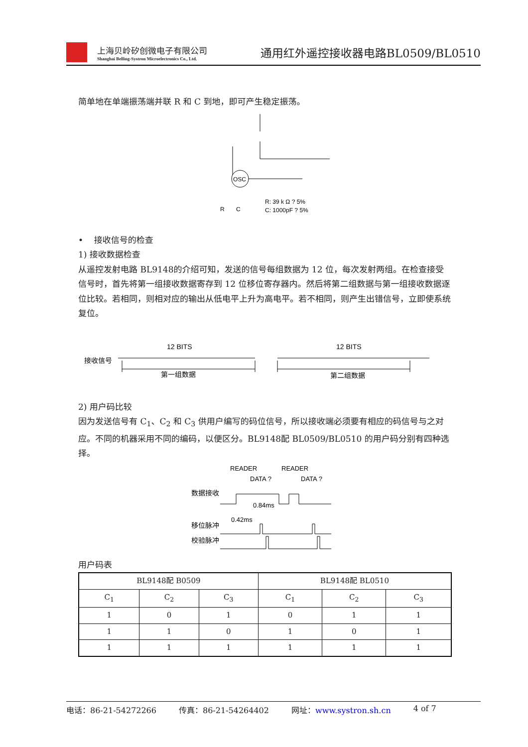上海贝岭矽创微电子有限公司
Shanghai Belling-Systron Microelectronics Co., Ltd.
通用红外遥控接收器电路BL0509/BL0510
简单地在单端振荡端并联 R 和 C 到地，即可产生稳定振荡。
OSC
R: 39 k Ω ? 5%
C: 1000pF ? 5%
R
C
• 接收信号的检查
1) 接收数据检查
从遥控发射电路 BL9148的介绍可知，发送的信号每组数据为 12 位，每次发射两组。在检查接受信号时，首先将第一组接收数据寄存到 12 位移位寄存器内。然后将第二组数据与第一组接收数据逐位比较。若相同，则相对应的输出从低电平上升为高电平。若不相同，则产生出错信号，立即使系统复位。
12 BITS
12 BITS
接收信号
第一组数据
第二组数据
2) 用户码比较
因为发送信号有 C<sub>1</sub>、C<sub>2</sub> 和 C<sub>3</sub> 供用户编写的码位信号，所以接收端必须要有相应的码信号与之对应。不同的机器采用不同的编码，以便区分。BL9148配 BL0509/BL0510 的用户码分别有四种选择。
READER
READER
DATA ?
DATA ?
0.84ms
0.42ms
数据接收
移位脉冲
校验脉冲
用户码表
| BL9148配 B0509 | | | BL9148配 BL0510 | | |
| --- | --- | --- | --- | --- | --- |
| C<sub>1</sub> | C<sub>2</sub> | C<sub>3</sub> | C<sub>1</sub> | C<sub>2</sub> | C<sub>3</sub> |
| 1 | 0 | 1 | 0 | 1 | 1 |
| 1 | 1 | 0 | 1 | 0 | 1 |
| 1 | 1 | 1 | 1 | 1 | 1 |
电话：86-21-54272266 传真：86-21-54264402 网址：www.systron.sh.cn 4 of 7